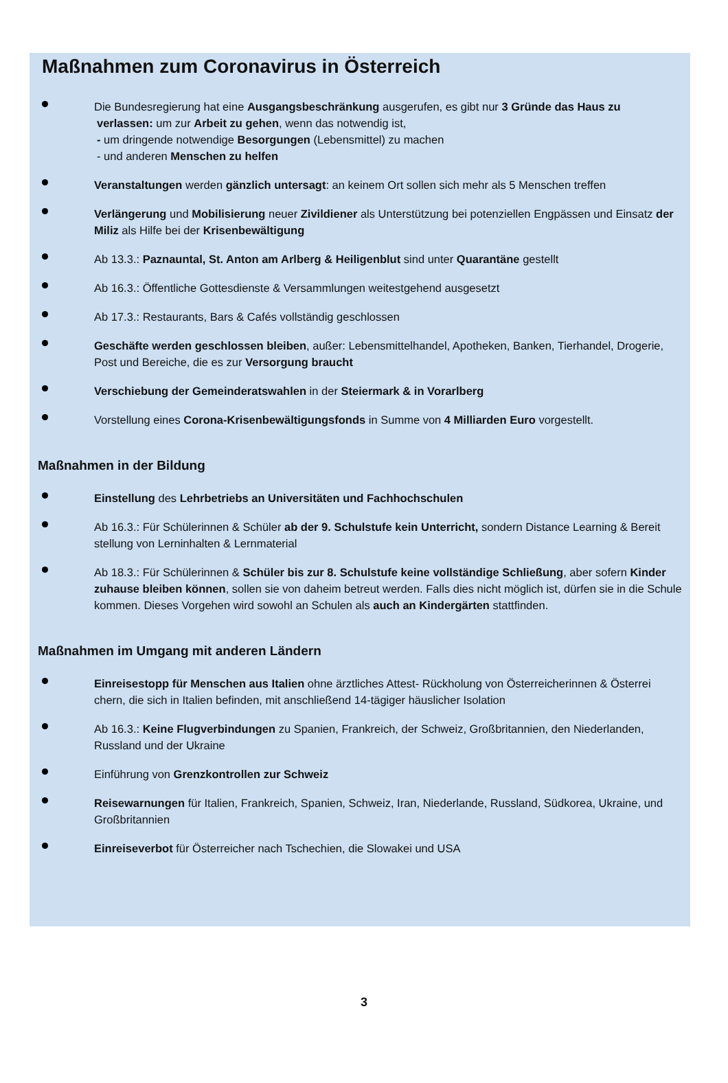Maßnahmen zum Coronavirus in Österreich
Die Bundesregierung hat eine Ausgangsbeschränkung ausgerufen, es gibt nur 3 Gründe das Haus zu
verlassen: um zur Arbeit zu gehen, wenn das notwendig ist,
- um dringende notwendige Besorgungen (Lebensmittel) zu machen
- und anderen Menschen zu helfen
Veranstaltungen werden gänzlich untersagt: an keinem Ort sollen sich mehr als 5 Menschen treffen
Verlängerung und Mobilisierung neuer Zivildiener als Unterstützung bei potenziellen Engpässen und Einsatz der Miliz als Hilfe bei der Krisenbewältigung
Ab 13.3.: Paznauntal, St. Anton am Arlberg & Heiligenblut sind unter Quarantäne gestellt
Ab 16.3.: Öffentliche Gottesdienste & Versammlungen weitestgehend ausgesetzt
Ab 17.3.: Restaurants, Bars & Cafés vollständig geschlossen
Geschäfte werden geschlossen bleiben, außer: Lebensmittelhandel, Apotheken, Banken, Tierhandel, Drogerie, Post und Bereiche, die es zur Versorgung braucht
Verschiebung der Gemeinderatswahlen in der Steiermark & in Vorarlberg
Vorstellung eines Corona-Krisenbewältigungsfonds in Summe von 4 Milliarden Euro vorgestellt.
Maßnahmen in der Bildung
Einstellung des Lehrbetriebs an Universitäten und Fachhochschulen
Ab 16.3.: Für Schülerinnen & Schüler ab der 9. Schulstufe kein Unterricht, sondern Distance Learning & Bereit stellung von Lerninhalten & Lernmaterial
Ab 18.3.: Für Schülerinnen & Schüler bis zur 8. Schulstufe keine vollständige Schließung, aber sofern Kinder zuhause bleiben können, sollen sie von daheim betreut werden. Falls dies nicht möglich ist, dürfen sie in die Schule kommen. Dieses Vorgehen wird sowohl an Schulen als auch an Kindergärten stattfinden.
Maßnahmen im Umgang mit anderen Ländern
Einreisestopp für Menschen aus Italien ohne ärztliches Attest- Rückholung von Österreicherinnen & Österrei chern, die sich in Italien befinden, mit anschließend 14-tägiger häuslicher Isolation
Ab 16.3.: Keine Flugverbindungen zu Spanien, Frankreich, der Schweiz, Großbritannien, den Niederlanden, Russland und der Ukraine
Einführung von Grenzkontrollen zur Schweiz
Reisewarnungen für Italien, Frankreich, Spanien, Schweiz, Iran, Niederlande, Russland, Südkorea, Ukraine, und Großbritannien
Einreiseverbot für Österreicher nach Tschechien, die Slowakei und USA
3